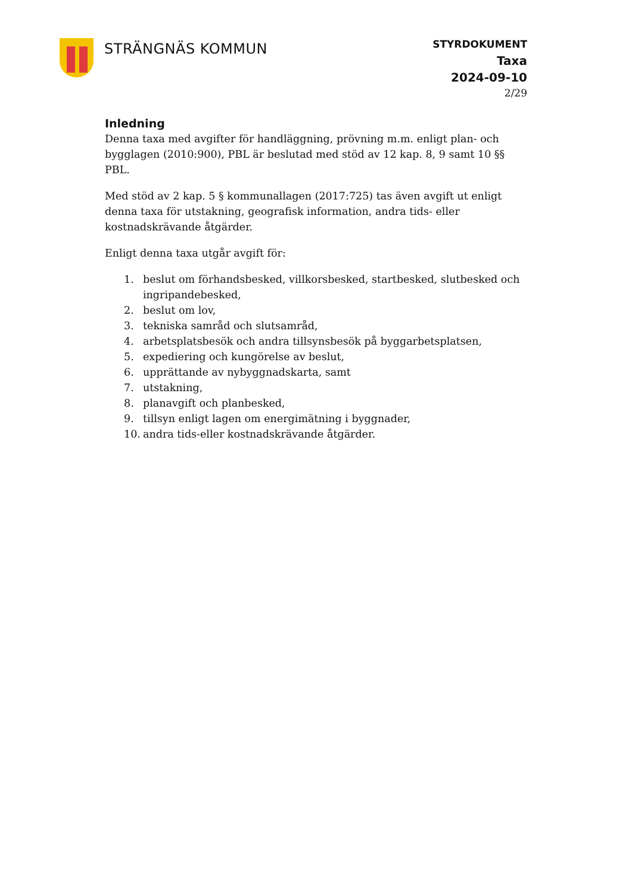STRÄNGNÄS KOMMUN
STYRDOKUMENT
Taxa
2024-09-10
2/29
Inledning
Denna taxa med avgifter för handläggning, prövning m.m. enligt plan- och bygglagen (2010:900), PBL är beslutad med stöd av 12 kap. 8, 9 samt 10 §§ PBL.
Med stöd av 2 kap. 5 § kommunallagen (2017:725) tas även avgift ut enligt denna taxa för utstakning, geografisk information, andra tids- eller kostnadskrävande åtgärder.
Enligt denna taxa utgår avgift för:
1. beslut om förhandsbesked, villkorsbesked, startbesked, slutbesked och ingripandebesked,
2. beslut om lov,
3. tekniska samråd och slutsamråd,
4. arbetsplatsbesök och andra tillsynsbesök på byggarbetsplatsen,
5. expediering och kungörelse av beslut,
6. upprättande av nybyggnadskarta, samt
7. utstakning,
8. planavgift och planbesked,
9. tillsyn enligt lagen om energimätning i byggnader,
10. andra tids-eller kostnadskrävande åtgärder.